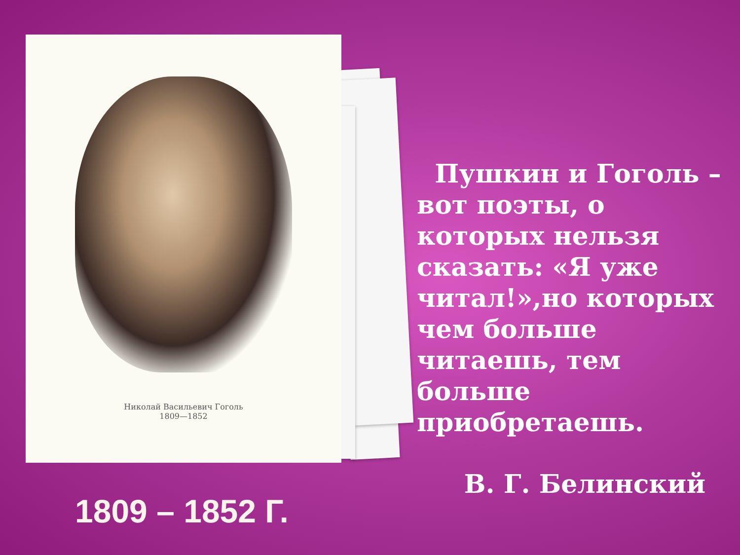Николай Васильевич Гоголь
1809—1852
1809 – 1852 Г.
Пушкин и Гоголь – вот поэты, о которых нельзя сказать: «Я уже читал!»,но которых чем больше читаешь, тем больше приобретаешь.
В. Г. Белинский